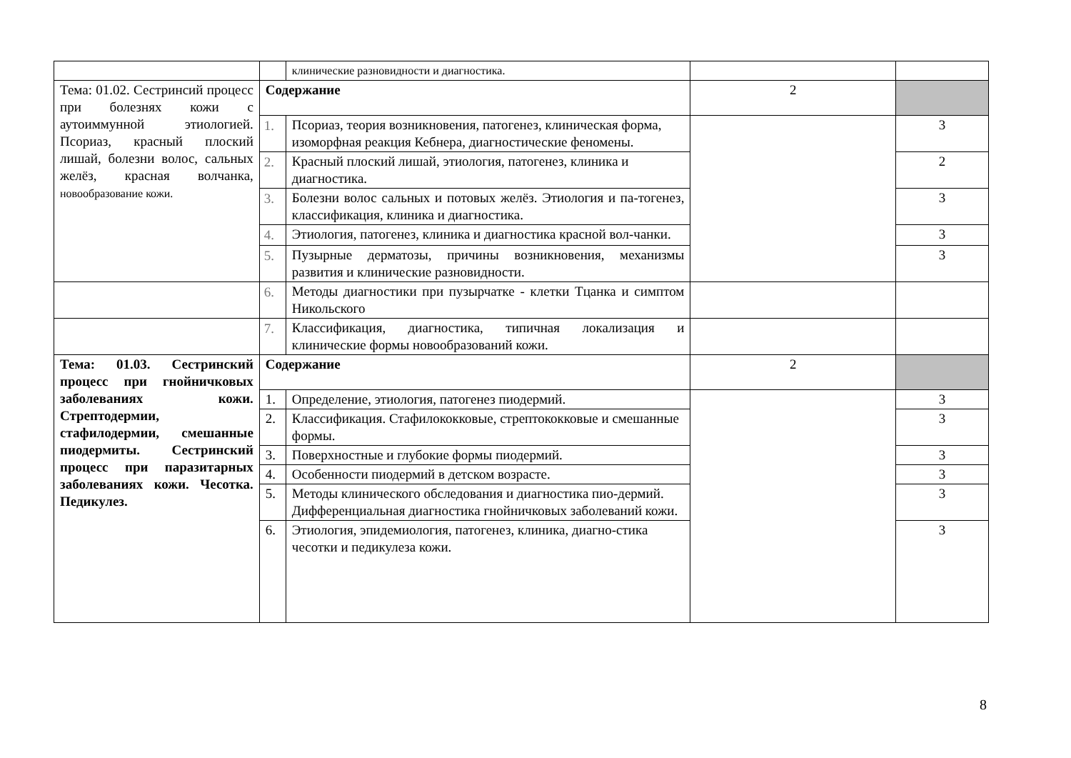| | | клинические разновидности и диагностика. | | |
| Тема: 01.02. Сестринсий процесс при болезнях кожи с аутоиммунной этиологией. Псориаз, красный плоский лишай, болезни волос, сальных желёз, красная волчанка, новообразование кожи. | Содержание | | 2 | |
| | 1. | Псориаз, теория возникновения, патогенез, клиническая форма, изоморфная реакция Кебнера, диагностические феномены. | | 3 |
| | 2. | Красный плоский лишай, этиология, патогенез, клиника и диагностика. | | 2 |
| | 3. | Болезни волос сальных и потовых желёз. Этиология и па-тогенез, классификация, клиника и диагностика. | | 3 |
| | 4. | Этиология, патогенез, клиника и диагностика красной вол-чанки. | | 3 |
| | 5. | Пузырные дерматозы, причины возникновения, механизмы развития и клинические разновидности. | | 3 |
| | 6. | Методы диагностики при пузырчатке - клетки Тцанка и симптом Никольского | | |
| | 7. | Классификация, диагностика, типичная локализация и клинические формы новообразований кожи. | | |
| Тема: 01.03. Сестринский процесс при гнойничковых заболеваниях кожи. Стрептодермии, стафилодермии, смешанные пиодермиты. Сестринский процесс при паразитарных заболеваниях кожи. Чесотка. Педикулез. | Содержание | | 2 | |
| | 1. | Определение, этиология, патогенез пиодермий. | | 3 |
| | 2. | Классификация. Стафилококковые, стрептококковые и смешанные формы. | | 3 |
| | 3. | Поверхностные и глубокие формы пиодермий. | | 3 |
| | 4. | Особенности пиодермий в детском возрасте. | | 3 |
| | 5. | Методы клинического обследования и диагностика пио-дермий. Дифференциальная диагностика гнойничковых заболеваний кожи. | | 3 |
| | 6. | Этиология, эпидемиология, патогенез, клиника, диагно-стика чесотки и педикулеза кожи. | | 3 |
8